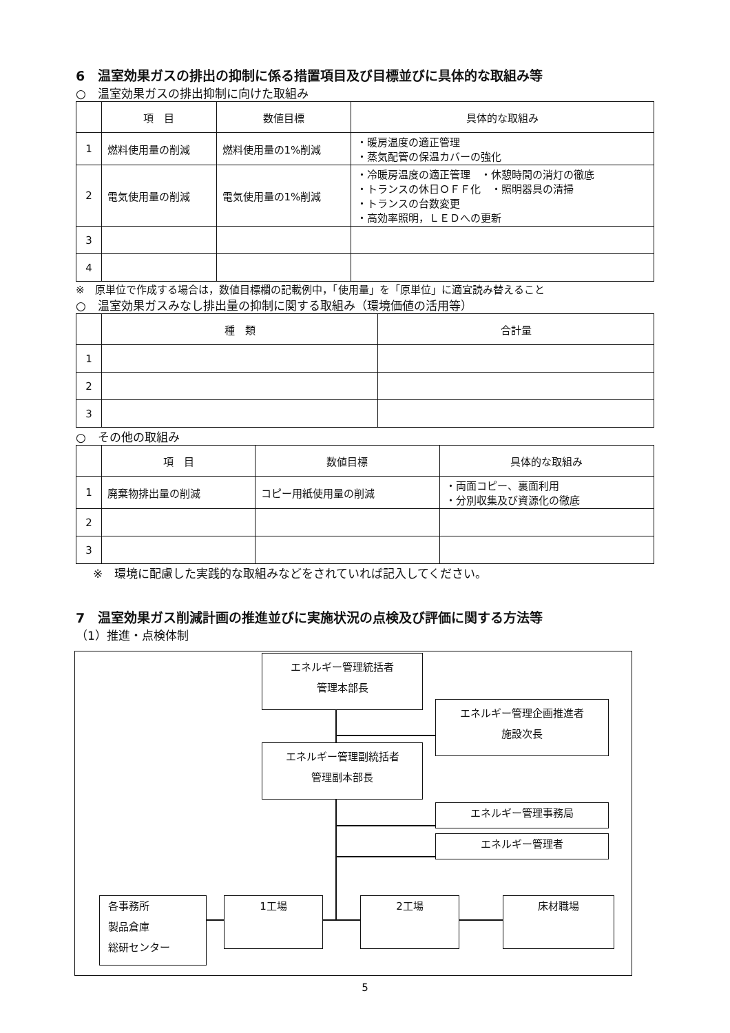6　温室効果ガスの排出の抑制に係る措置項目及び目標並びに具体的な取組み等
○　温室効果ガスの排出抑制に向けた取組み
| | 項 目 | 数値目標 | 具体的な取組み |
| --- | --- | --- | --- |
| 1 | 燃料使用量の削減 | 燃料使用量の1%削減 | ・暖房温度の適正管理 ・蒸気配管の保温カバーの強化 |
| 2 | 電気使用量の削減 | 電気使用量の1%削減 | ・冷暖房温度の適正管理 ・休憩時間の消灯の徹底 ・トランスの休日ＯＦＦ化 ・照明器具の清掃 ・トランスの台数変更 ・高効率照明，ＬＥＤへの更新 |
| 3 | | | |
| 4 | | | |
※　原単位で作成する場合は，数値目標欄の記載例中，「使用量」を「原単位」に適宜読み替えること
○　温室効果ガスみなし排出量の抑制に関する取組み（環境価値の活用等）
| | 種 類 | 合計量 |
| --- | --- | --- |
| 1 | | |
| 2 | | |
| 3 | | |
○　その他の取組み
| | 項 目 | 数値目標 | 具体的な取組み |
| --- | --- | --- | --- |
| 1 | 廃棄物排出量の削減 | コピー用紙使用量の削減 | ・両面コピー、裏面利用 ・分別収集及び資源化の徹底 |
| 2 | | | |
| 3 | | | |
※　環境に配慮した実践的な取組みなどをされていれば記入してください。
7　温室効果ガス削減計画の推進並びに実施状況の点検及び評価に関する方法等
（1）推進・点検体制
エネルギー管理統括者
管理本部長
エネルギー管理企画推進者
施設次長
エネルギー管理副統括者
管理副本部長
エネルギー管理事務局
エネルギー管理者
各事務所
製品倉庫
総研センター
1工場 2工場 床材職場
5